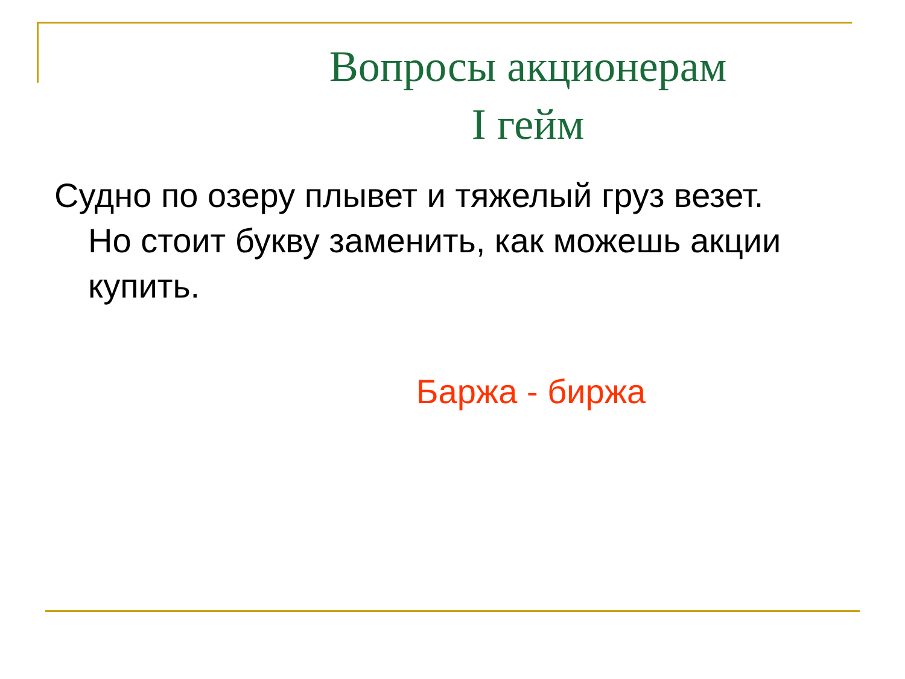Вопросы акционерам
I гейм
Судно по озеру плывет и тяжелый груз везет. Но стоит букву заменить, как можешь акции купить.
Баржа - биржа